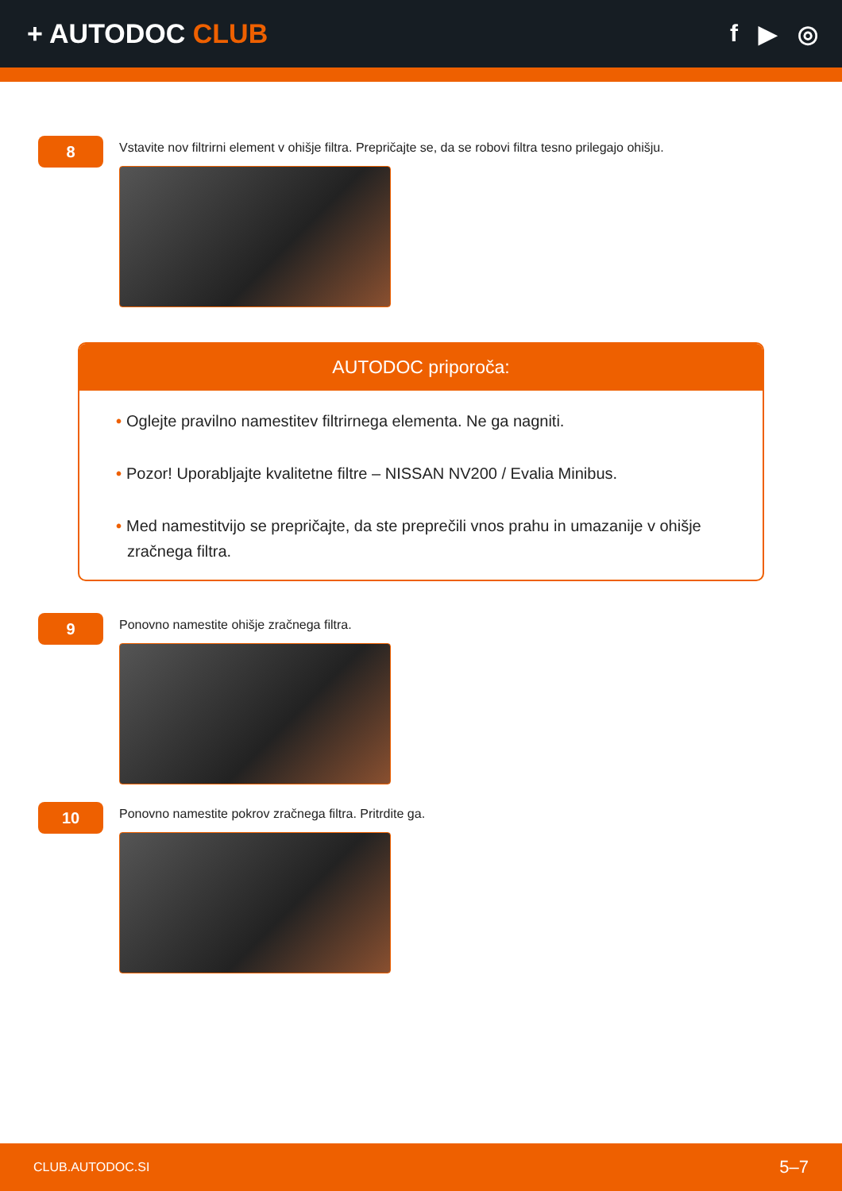+ AUTODOC CLUB f ▶ ◎
8
Vstavite nov filtrirni element v ohišje filtra. Prepričajte se, da se robovi filtra tesno prilegajo ohišju.
AUTODOC priporoča:
• Oglejte pravilno namestitev filtrirnega elementa. Ne ga nagniti.
• Pozor! Uporabljajte kvalitetne filtre – NISSAN NV200 / Evalia Minibus.
• Med namestitvijo se prepričajte, da ste preprečili vnos prahu in umazanije v ohišje zračnega filtra.
9
Ponovno namestite ohišje zračnega filtra.
10
Ponovno namestite pokrov zračnega filtra. Pritrdite ga.
CLUB.AUTODOC.SI 5–7